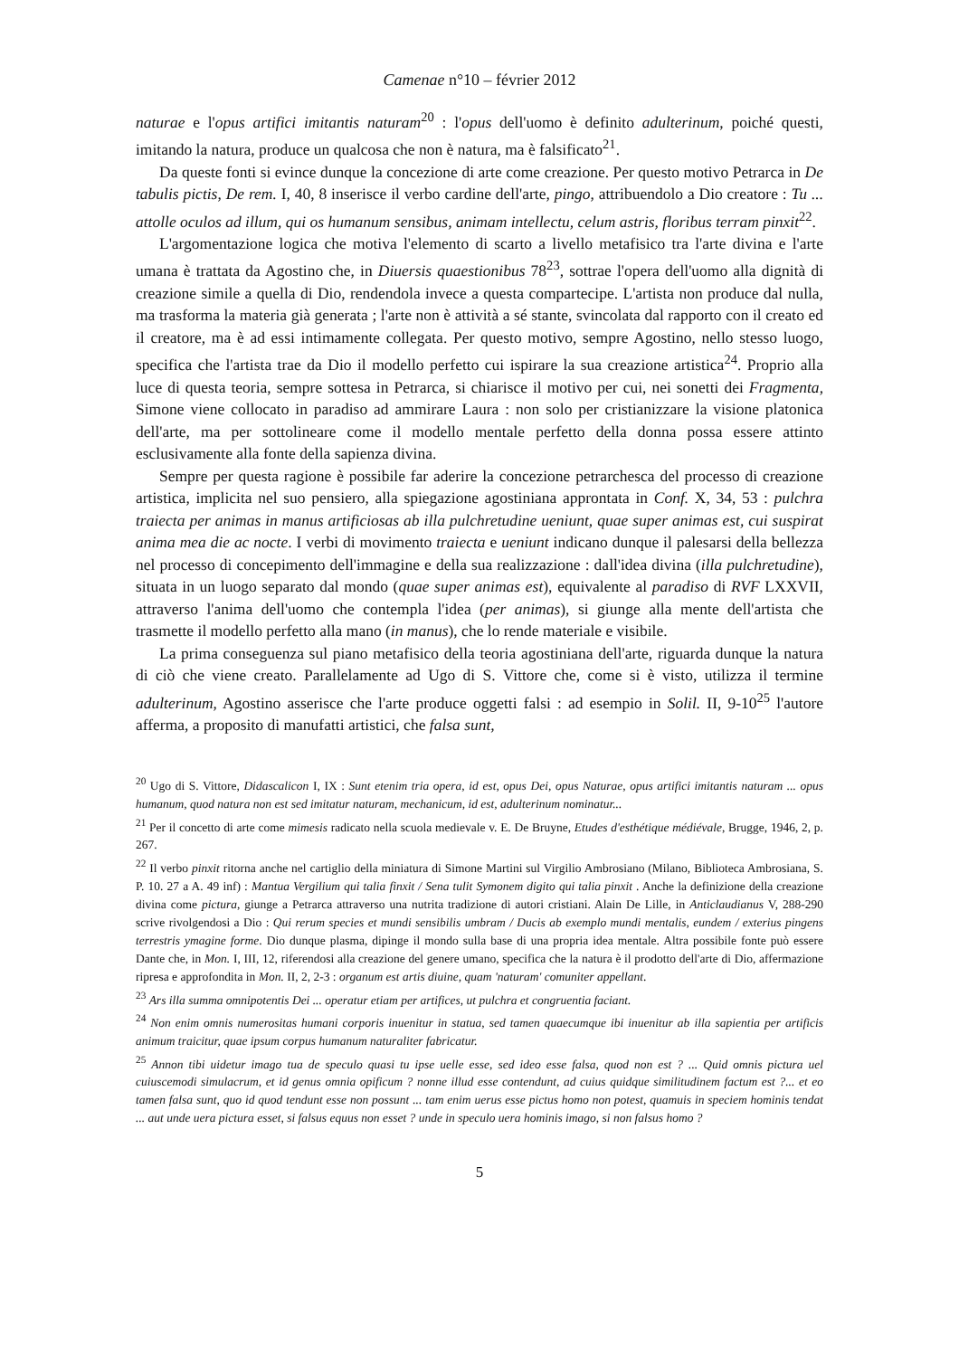Camenae n°10 – février 2012
naturae e l'opus artifici imitantis naturam<sup>20</sup> : l'opus dell'uomo è definito adulterinum, poiché questi, imitando la natura, produce un qualcosa che non è natura, ma è falsificato<sup>21</sup>.
Da queste fonti si evince dunque la concezione di arte come creazione. Per questo motivo Petrarca in De tabulis pictis, De rem. I, 40, 8 inserisce il verbo cardine dell'arte, pingo, attribuendolo a Dio creatore : Tu ... attolle oculos ad illum, qui os humanum sensibus, animam intellectu, celum astris, floribus terram pinxit<sup>22</sup>.
L'argomentazione logica che motiva l'elemento di scarto a livello metafisico tra l'arte divina e l'arte umana è trattata da Agostino che, in Diuersis quaestionibus 78<sup>23</sup>, sottrae l'opera dell'uomo alla dignità di creazione simile a quella di Dio, rendendola invece a questa compartecipe. L'artista non produce dal nulla, ma trasforma la materia già generata ; l'arte non è attività a sé stante, svincolata dal rapporto con il creato ed il creatore, ma è ad essi intimamente collegata. Per questo motivo, sempre Agostino, nello stesso luogo, specifica che l'artista trae da Dio il modello perfetto cui ispirare la sua creazione artistica<sup>24</sup>. Proprio alla luce di questa teoria, sempre sottesa in Petrarca, si chiarisce il motivo per cui, nei sonetti dei Fragmenta, Simone viene collocato in paradiso ad ammirare Laura : non solo per cristianizzare la visione platonica dell'arte, ma per sottolineare come il modello mentale perfetto della donna possa essere attinto esclusivamente alla fonte della sapienza divina.
Sempre per questa ragione è possibile far aderire la concezione petrarchesca del processo di creazione artistica, implicita nel suo pensiero, alla spiegazione agostiniana approntata in Conf. X, 34, 53 : pulchra traiecta per animas in manus artificiosas ab illa pulchretudine ueniunt, quae super animas est, cui suspirat anima mea die ac nocte. I verbi di movimento traiecta e ueniunt indicano dunque il palesarsi della bellezza nel processo di concepimento dell'immagine e della sua realizzazione : dall'idea divina (illa pulchretudine), situata in un luogo separato dal mondo (quae super animas est), equivalente al paradiso di RVF LXXVII, attraverso l'anima dell'uomo che contempla l'idea (per animas), si giunge alla mente dell'artista che trasmette il modello perfetto alla mano (in manus), che lo rende materiale e visibile.
La prima conseguenza sul piano metafisico della teoria agostiniana dell'arte, riguarda dunque la natura di ciò che viene creato. Parallelamente ad Ugo di S. Vittore che, come si è visto, utilizza il termine adulterinum, Agostino asserisce che l'arte produce oggetti falsi : ad esempio in Solil. II, 9-10<sup>25</sup> l'autore afferma, a proposito di manufatti artistici, che falsa sunt,
<sup>20</sup> Ugo di S. Vittore, Didascalicon I, IX : Sunt etenim tria opera, id est, opus Dei, opus Naturae, opus artifici imitantis naturam ... opus humanum, quod natura non est sed imitatur naturam, mechanicum, id est, adulterinum nominatur...
<sup>21</sup> Per il concetto di arte come mimesis radicato nella scuola medievale v. E. De Bruyne, Etudes d'esthétique médiévale, Brugge, 1946, 2, p. 267.
<sup>22</sup> Il verbo pinxit ritorna anche nel cartiglio della miniatura di Simone Martini sul Virgilio Ambrosiano (Milano, Biblioteca Ambrosiana, S. P. 10. 27 a A. 49 inf) : Mantua Vergilium qui talia finxit / Sena tulit Symonem digito qui talia pinxit . Anche la definizione della creazione divina come pictura, giunge a Petrarca attraverso una nutrita tradizione di autori cristiani. Alain De Lille, in Anticlaudianus V, 288-290 scrive rivolgendosi a Dio : Qui rerum species et mundi sensibilis umbram / Ducis ab exemplo mundi mentalis, eundem / exterius pingens terrestris ymagine forme. Dio dunque plasma, dipinge il mondo sulla base di una propria idea mentale. Altra possibile fonte può essere Dante che, in Mon. I, III, 12, riferendosi alla creazione del genere umano, specifica che la natura è il prodotto dell'arte di Dio, affermazione ripresa e approfondita in Mon. II, 2, 2-3 : organum est artis diuine, quam 'naturam' comuniter appellant.
<sup>23</sup> Ars illa summa omnipotentis Dei ... operatur etiam per artifices, ut pulchra et congruentia faciant.
<sup>24</sup> Non enim omnis numerositas humani corporis inuenitur in statua, sed tamen quaecumque ibi inuenitur ab illa sapientia per artificis animum traicitur, quae ipsum corpus humanum naturaliter fabricatur.
<sup>25</sup> Annon tibi uidetur imago tua de speculo quasi tu ipse uelle esse, sed ideo esse falsa, quod non est ? ... Quid omnis pictura uel cuiuscemodi simulacrum, et id genus omnia opificum ? nonne illud esse contendunt, ad cuius quidque similitudinem factum est ?... et eo tamen falsa sunt, quo id quod tendunt esse non possunt ... tam enim uerus esse pictus homo non potest, quamuis in speciem hominis tendat ... aut unde uera pictura esset, si falsus equus non esset ? unde in speculo uera hominis imago, si non falsus homo ?
5